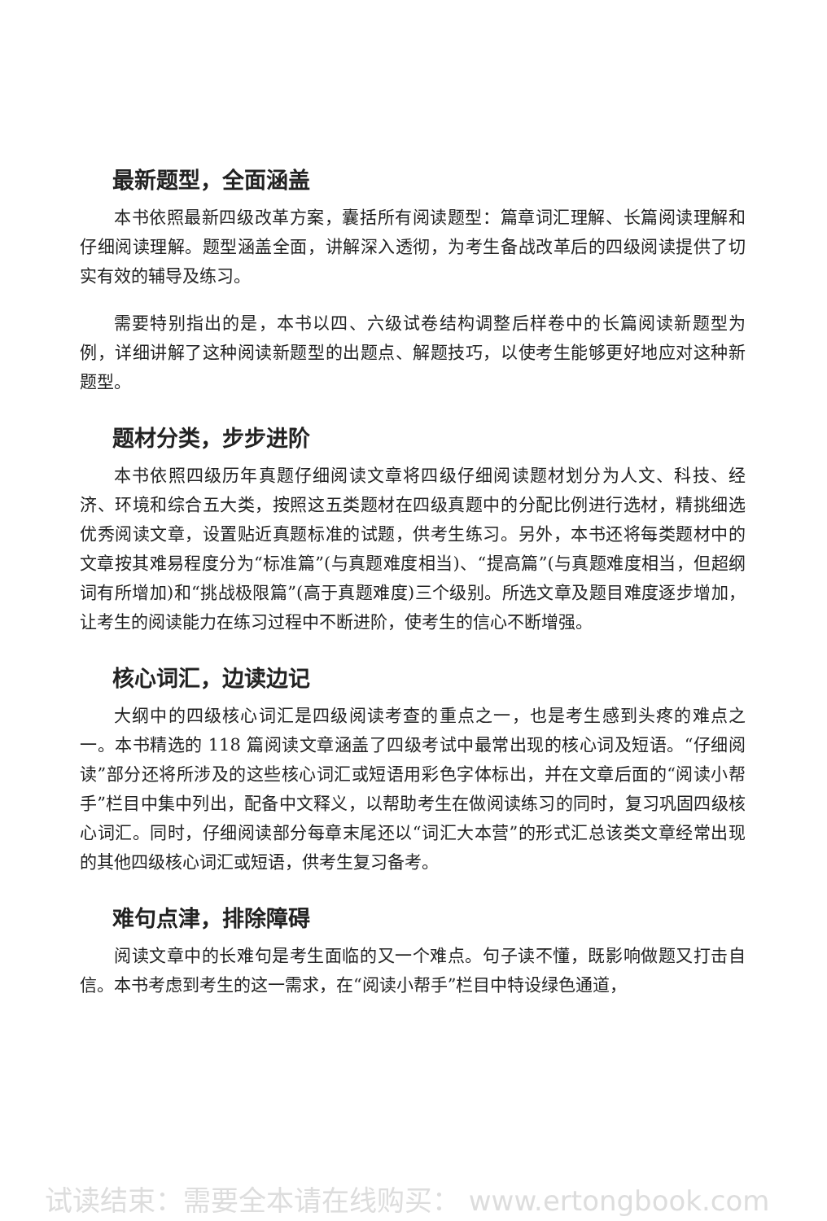最新题型，全面涵盖
本书依照最新四级改革方案，囊括所有阅读题型：篇章词汇理解、长篇阅读理解和仔细阅读理解。题型涵盖全面，讲解深入透彻，为考生备战改革后的四级阅读提供了切实有效的辅导及练习。
需要特别指出的是，本书以四、六级试卷结构调整后样卷中的长篇阅读新题型为例，详细讲解了这种阅读新题型的出题点、解题技巧，以使考生能够更好地应对这种新题型。
题材分类，步步进阶
本书依照四级历年真题仔细阅读文章将四级仔细阅读题材划分为人文、科技、经济、环境和综合五大类，按照这五类题材在四级真题中的分配比例进行选材，精挑细选优秀阅读文章，设置贴近真题标准的试题，供考生练习。另外，本书还将每类题材中的文章按其难易程度分为“标准篇”(与真题难度相当)、“提高篇”(与真题难度相当，但超纲词有所增加)和“挑战极限篇”(高于真题难度)三个级别。所选文章及题目难度逐步增加，让考生的阅读能力在练习过程中不断进阶，使考生的信心不断增强。
核心词汇，边读边记
大纲中的四级核心词汇是四级阅读考查的重点之一，也是考生感到头疼的难点之一。本书精选的 118 篇阅读文章涵盖了四级考试中最常出现的核心词及短语。“仔细阅读”部分还将所涉及的这些核心词汇或短语用彩色字体标出，并在文章后面的“阅读小帮手”栏目中集中列出，配备中文释义，以帮助考生在做阅读练习的同时，复习巩固四级核心词汇。同时，仔细阅读部分每章末尾还以“词汇大本营”的形式汇总该类文章经常出现的其他四级核心词汇或短语，供考生复习备考。
难句点津，排除障碍
阅读文章中的长难句是考生面临的又一个难点。句子读不懂，既影响做题又打击自信。本书考虑到考生的这一需求，在“阅读小帮手”栏目中特设绿色通道，
试读结束：需要全本请在线购买： www.ertongbook.com